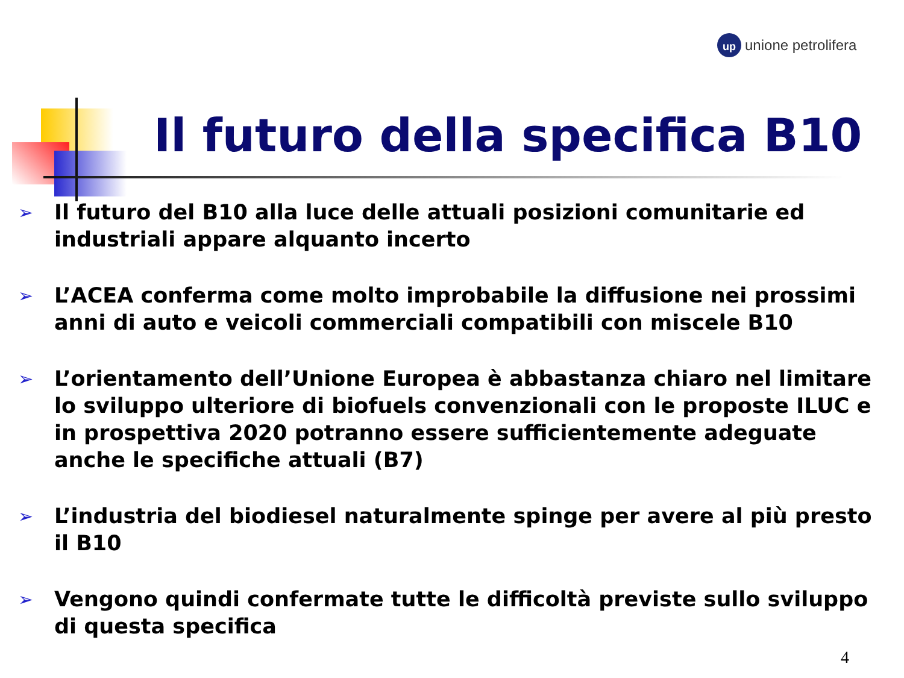up unione petrolifera
Il futuro della specifica B10
➢ Il futuro del B10 alla luce delle attuali posizioni comunitarie ed industriali appare alquanto incerto
➢ L’ACEA conferma come molto improbabile la diffusione nei prossimi anni di auto e veicoli commerciali compatibili con miscele B10
➢ L’orientamento dell’Unione Europea è abbastanza chiaro nel limitare lo sviluppo ulteriore di biofuels convenzionali con le proposte ILUC e in prospettiva 2020 potranno essere sufficientemente adeguate anche le specifiche attuali (B7)
➢ L’industria del biodiesel naturalmente spinge per avere al più presto il B10
➢ Vengono quindi confermate tutte le difficoltà previste sullo sviluppo di questa specifica
4